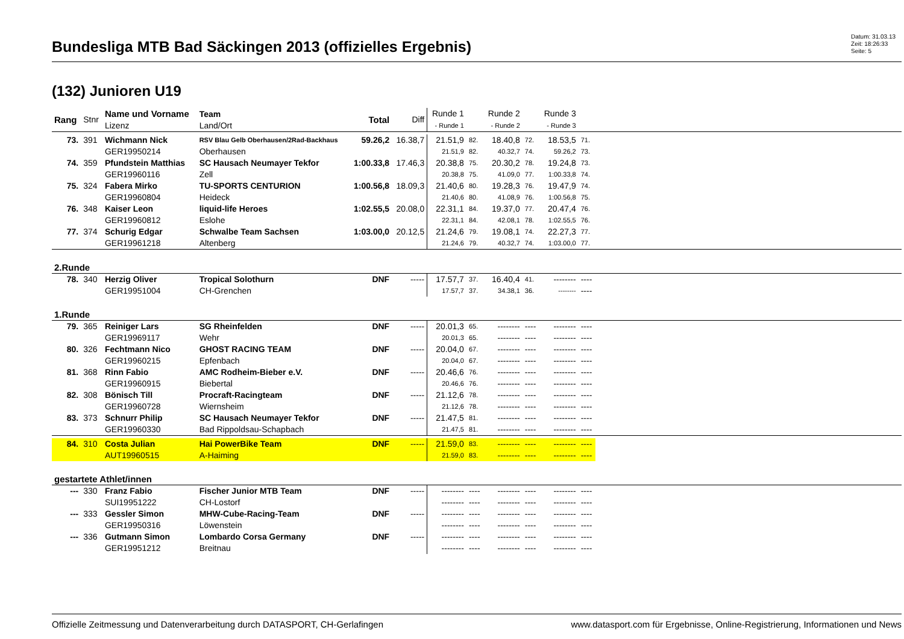Bundesliga MTB Bad Säckingen 2013 (offizielles Ergebnis)
Datum: 31.03.13
Zeit: 18:26:33
Seite: 5
(132) Junioren U19
| Rang | Stnr | Name und Vorname Lizenz | Team Land/Ort | Total | Diff | Runde 1 - Runde 1 | | Runde 2 - Runde 2 | | Runde 3 - Runde 3 | | |
| --- | --- | --- | --- | --- | --- | --- | --- | --- | --- | --- | --- | --- |
| 73. | 391 | Wichmann Nick | RSV Blau Gelb Oberhausen/2Rad-Backhaus | 59.26,2 | 16.38,7 | 21.51,9 | 82. | 18.40,8 | 72. | 18.53,5 | 71. | |
| | | GER19950214 | Oberhausen | | | 21.51,9 | 82. | 40.32,7 | 74. | 59.26,2 | 73. | |
| 74. | 359 | Pfundstein Matthias | SC Hausach Neumayer Tekfor | 1:00.33,8 | 17.46,3 | 20.38,8 | 75. | 20.30,2 | 78. | 19.24,8 | 73. | |
| | | GER19960116 | Zell | | | 20.38,8 | 75. | 41.09,0 | 77. | 1:00.33,8 | 74. | |
| 75. | 324 | Fabera Mirko | TU-SPORTS CENTURION | 1:00.56,8 | 18.09,3 | 21.40,6 | 80. | 19.28,3 | 76. | 19.47,9 | 74. | |
| | | GER19960804 | Heideck | | | 21.40,6 | 80. | 41.08,9 | 76. | 1:00.56,8 | 75. | |
| 76. | 348 | Kaiser Leon | liquid-life Heroes | 1:02.55,5 | 20.08,0 | 22.31,1 | 84. | 19.37,0 | 77. | 20.47,4 | 76. | |
| | | GER19960812 | Eslohe | | | 22.31,1 | 84. | 42.08,1 | 78. | 1:02.55,5 | 76. | |
| 77. | 374 | Schurig Edgar | Schwalbe Team Sachsen | 1:03.00,0 | 20.12,5 | 21.24,6 | 79. | 19.08,1 | 74. | 22.27,3 | 77. | |
| | | GER19961218 | Altenberg | | | 21.24,6 | 79. | 40.32,7 | 74. | 1:03.00,0 | 77. | |
| 2.Runde | | | | | | | | | | | | |
| 78. | 340 | Herzig Oliver | Tropical Solothurn | DNF | ----- | 17.57,7 | 37. | 16.40,4 | 41. | -------- | ---- | |
| | | GER19951004 | CH-Grenchen | | | 17.57,7 | 37. | 34.38,1 | 36. | -------- | ---- | |
| 1.Runde | | | | | | | | | | | | |
| 79. | 365 | Reiniger Lars | SG Rheinfelden | DNF | ----- | 20.01,3 | 65. | -------- | ---- | -------- | ---- | |
| | | GER19969117 | Wehr | | | 20.01,3 | 65. | -------- | ---- | -------- | ---- | |
| 80. | 326 | Fechtmann Nico | GHOST RACING TEAM | DNF | ----- | 20.04,0 | 67. | -------- | ---- | -------- | ---- | |
| | | GER19960215 | Epfenbach | | | 20.04,0 | 67. | -------- | ---- | -------- | ---- | |
| 81. | 368 | Rinn Fabio | AMC Rodheim-Bieber e.V. | DNF | ----- | 20.46,6 | 76. | -------- | ---- | -------- | ---- | |
| | | GER19960915 | Biebertal | | | 20.46,6 | 76. | -------- | ---- | -------- | ---- | |
| 82. | 308 | Bönisch Till | Procraft-Racingteam | DNF | ----- | 21.12,6 | 78. | -------- | ---- | -------- | ---- | |
| | | GER19960728 | Wiernsheim | | | 21.12,6 | 78. | -------- | ---- | -------- | ---- | |
| 83. | 373 | Schnurr Philip | SC Hausach Neumayer Tekfor | DNF | ----- | 21.47,5 | 81. | -------- | ---- | -------- | ---- | |
| | | GER19960330 | Bad Rippoldsau-Schapbach | | | 21.47,5 | 81. | -------- | ---- | -------- | ---- | |
| 84. | 310 | Costa Julian | Hai PowerBike Team | DNF | ----- | 21.59,0 | 83. | -------- | ---- | -------- | ---- | |
| | | AUT19960515 | A-Haiming | | | 21.59,0 | 83. | -------- | ---- | -------- | ---- | |
| gestartete Athlet/innen | | | | | | | | | | | | |
| --- | 330 | Franz Fabio | Fischer Junior MTB Team | DNF | ----- | -------- | ---- | -------- | ---- | -------- | ---- | |
| | | SUI19951222 | CH-Lostorf | | | -------- | ---- | -------- | ---- | -------- | ---- | |
| --- | 333 | Gessler Simon | MHW-Cube-Racing-Team | DNF | ----- | -------- | ---- | -------- | ---- | -------- | ---- | |
| | | GER19950316 | Löwenstein | | | -------- | ---- | -------- | ---- | -------- | ---- | |
| --- | 336 | Gutmann Simon | Lombardo Corsa Germany | DNF | ----- | -------- | ---- | -------- | ---- | -------- | ---- | |
| | | GER19951212 | Breitnau | | | -------- | ---- | -------- | ---- | -------- | ---- | |
Offizielle Zeitmessung und Datenverarbeitung durch DATASPORT, CH-Gerlafingen www.datasport.com für Ergebnisse, Online-Registrierung, Informationen und News